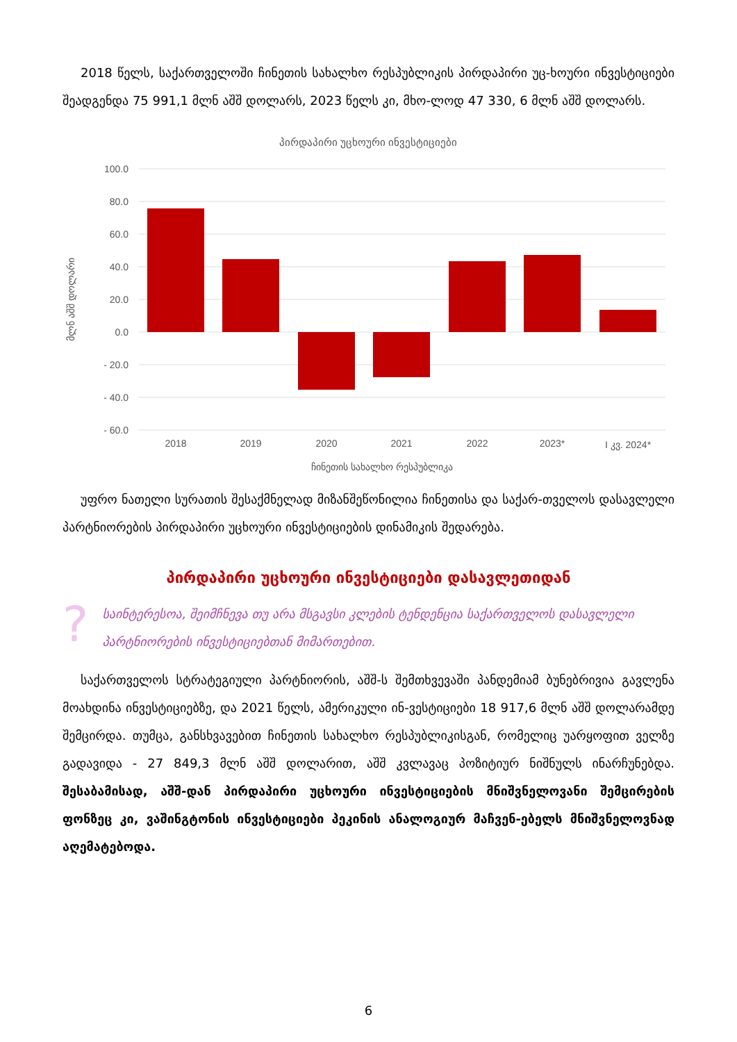2018 წელს, საქართველოში ჩინეთის სახალხო რესპუბლიკის პირდაპირი უც-ხოური ინვესტიციები შეადგენდა 75 991,1 მლნ აშშ დოლარს, 2023 წელს კი, მხო-ლოდ 47 330, 6 მლნ აშშ დოლარს.
პირდაპირი უცხოური ინვესტიციები
100.0
80.0
60.0
40.0
20.0
0.0
- 20.0
- 40.0
- 60.0
მლნ აშშ დოლარი
2018
2019
2020
2021
2022
2023*
I კვ. 2024*
ჩინეთის სახალხო რესპუბლიკა
უფრო ნათელი სურათის შესაქმნელად მიზანშეწონილია ჩინეთისა და საქარ-თველოს დასავლელი პარტნიორების პირდაპირი უცხოური ინვესტიციების დინამიკის შედარება.
პირდაპირი უცხოური ინვესტიციები დასავლეთიდან
? საინტერესოა, შეიმჩნევა თუ არა მსგავსი კლების ტენდენცია საქართველოს დასავლელი პარტნიორების ინვესტიციებთან მიმართებით.
საქართველოს სტრატეგიული პარტნიორის, აშშ-ს შემთხვევაში პანდემიამ ბუნებრივია გავლენა მოახდინა ინვესტიციებზე, და 2021 წელს, ამერიკული ინ-ვესტიციები 18 917,6 მლნ აშშ დოლარამდე შემცირდა. თუმცა, განსხვავებით ჩინეთის სახალხო რესპუბლიკისგან, რომელიც უარყოფით ველზე გადავიდა - 27 849,3 მლნ აშშ დოლარით, აშშ კვლავაც პოზიტიურ ნიშნულს ინარჩუნებდა. შესაბამისად, აშშ-დან პირდაპირი უცხოური ინვესტიციების მნიშვნელოვანი შემცირების ფონზეც კი, ვაშინგტონის ინვესტიციები პეკინის ანალოგიურ მაჩვენ-ებელს მნიშვნელოვნად აღემატებოდა.
6